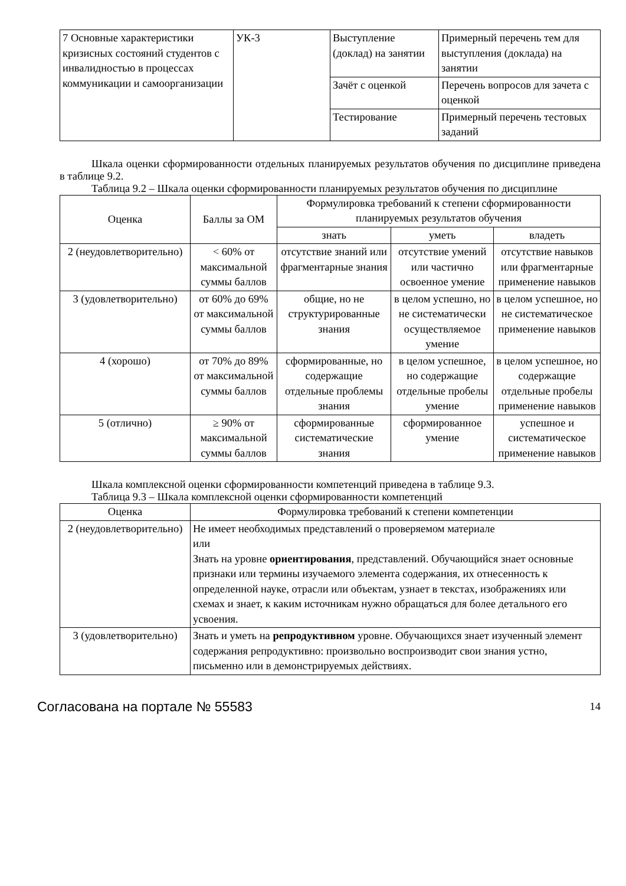| 7 Основные характеристики кризисных состояний студентов с инвалидностью в процессах коммуникации и самоорганизации | УК-3 | Выступление (доклад) на занятии | Примерный перечень тем для выступления (доклада) на занятии |
| | | Зачёт с оценкой | Перечень вопросов для зачета с оценкой |
| | | Тестирование | Примерный перечень тестовых заданий |
Шкала оценки сформированности отдельных планируемых результатов обучения по дисциплине приведена в таблице 9.2.
Таблица 9.2 – Шкала оценки сформированности планируемых результатов обучения по дисциплине
| Оценка | Баллы за ОМ | Формулировка требований к степени сформированности планируемых результатов обучения | | |
| --- | --- | --- | --- | --- |
| | | знать | уметь | владеть |
| 2 (неудовлетворительно) | < 60% от максимальной суммы баллов | отсутствие знаний или фрагментарные знания | отсутствие умений или частично освоенное умение | отсутствие навыков или фрагментарные применение навыков |
| 3 (удовлетворительно) | от 60% до 69% от максимальной суммы баллов | общие, но не структурированные знания | в целом успешно, но не систематически осуществляемое умение | в целом успешное, но не систематическое применение навыков |
| 4 (хорошо) | от 70% до 89% от максимальной суммы баллов | сформированные, но содержащие отдельные проблемы знания | в целом успешное, но содержащие отдельные пробелы умение | в целом успешное, но содержащие отдельные пробелы применение навыков |
| 5 (отлично) | ≥ 90% от максимальной суммы баллов | сформированные систематические знания | сформированное умение | успешное и систематическое применение навыков |
Шкала комплексной оценки сформированности компетенций приведена в таблице 9.3.
Таблица 9.3 – Шкала комплексной оценки сформированности компетенций
| Оценка | Формулировка требований к степени компетенции |
| --- | --- |
| 2 (неудовлетворительно) | Не имеет необходимых представлений о проверяемом материале или Знать на уровне ориентирования , представлений. Обучающийся знает основные признаки или термины изучаемого элемента содержания, их отнесенность к определенной науке, отрасли или объектам, узнает в текстах, изображениях или схемах и знает, к каким источникам нужно обращаться для более детального его усвоения. |
| 3 (удовлетворительно) | Знать и уметь на репродуктивном уровне. Обучающихся знает изученный элемент содержания репродуктивно: произвольно воспроизводит свои знания устно, письменно или в демонстрируемых действиях. |
Согласована на портале № 55583 14